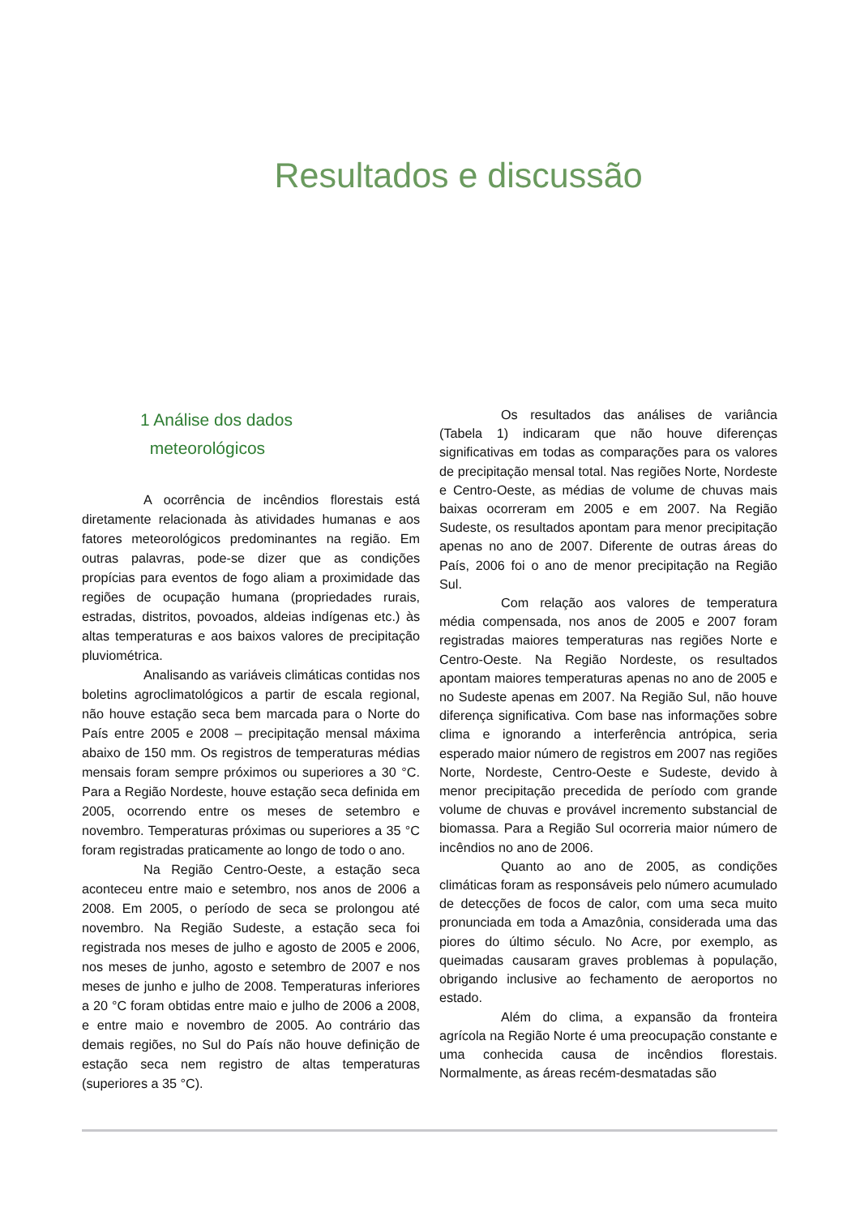Resultados e discussão
1 Análise dos dados
meteorológicos
A ocorrência de incêndios florestais está diretamente relacionada às atividades humanas e aos fatores meteorológicos predominantes na região. Em outras palavras, pode-se dizer que as condições propícias para eventos de fogo aliam a proximidade das regiões de ocupação humana (propriedades rurais, estradas, distritos, povoados, aldeias indígenas etc.) às altas temperaturas e aos baixos valores de precipitação pluviométrica.
Analisando as variáveis climáticas contidas nos boletins agroclimatológicos a partir de escala regional, não houve estação seca bem marcada para o Norte do País entre 2005 e 2008 – precipitação mensal máxima abaixo de 150 mm. Os registros de temperaturas médias mensais foram sempre próximos ou superiores a 30 °C. Para a Região Nordeste, houve estação seca definida em 2005, ocorrendo entre os meses de setembro e novembro. Temperaturas próximas ou superiores a 35 °C foram registradas praticamente ao longo de todo o ano.
Na Região Centro-Oeste, a estação seca aconteceu entre maio e setembro, nos anos de 2006 a 2008. Em 2005, o período de seca se prolongou até novembro. Na Região Sudeste, a estação seca foi registrada nos meses de julho e agosto de 2005 e 2006, nos meses de junho, agosto e setembro de 2007 e nos meses de junho e julho de 2008. Temperaturas inferiores a 20 °C foram obtidas entre maio e julho de 2006 a 2008, e entre maio e novembro de 2005. Ao contrário das demais regiões, no Sul do País não houve definição de estação seca nem registro de altas temperaturas (superiores a 35 °C).
Os resultados das análises de variância (Tabela 1) indicaram que não houve diferenças significativas em todas as comparações para os valores de precipitação mensal total. Nas regiões Norte, Nordeste e Centro-Oeste, as médias de volume de chuvas mais baixas ocorreram em 2005 e em 2007. Na Região Sudeste, os resultados apontam para menor precipitação apenas no ano de 2007. Diferente de outras áreas do País, 2006 foi o ano de menor precipitação na Região Sul.
Com relação aos valores de temperatura média compensada, nos anos de 2005 e 2007 foram registradas maiores temperaturas nas regiões Norte e Centro-Oeste. Na Região Nordeste, os resultados apontam maiores temperaturas apenas no ano de 2005 e no Sudeste apenas em 2007. Na Região Sul, não houve diferença significativa. Com base nas informações sobre clima e ignorando a interferência antrópica, seria esperado maior número de registros em 2007 nas regiões Norte, Nordeste, Centro-Oeste e Sudeste, devido à menor precipitação precedida de período com grande volume de chuvas e provável incremento substancial de biomassa. Para a Região Sul ocorreria maior número de incêndios no ano de 2006.
Quanto ao ano de 2005, as condições climáticas foram as responsáveis pelo número acumulado de detecções de focos de calor, com uma seca muito pronunciada em toda a Amazônia, considerada uma das piores do último século. No Acre, por exemplo, as queimadas causaram graves problemas à população, obrigando inclusive ao fechamento de aeroportos no estado.
Além do clima, a expansão da fronteira agrícola na Região Norte é uma preocupação constante e uma conhecida causa de incêndios florestais. Normalmente, as áreas recém-desmatadas são